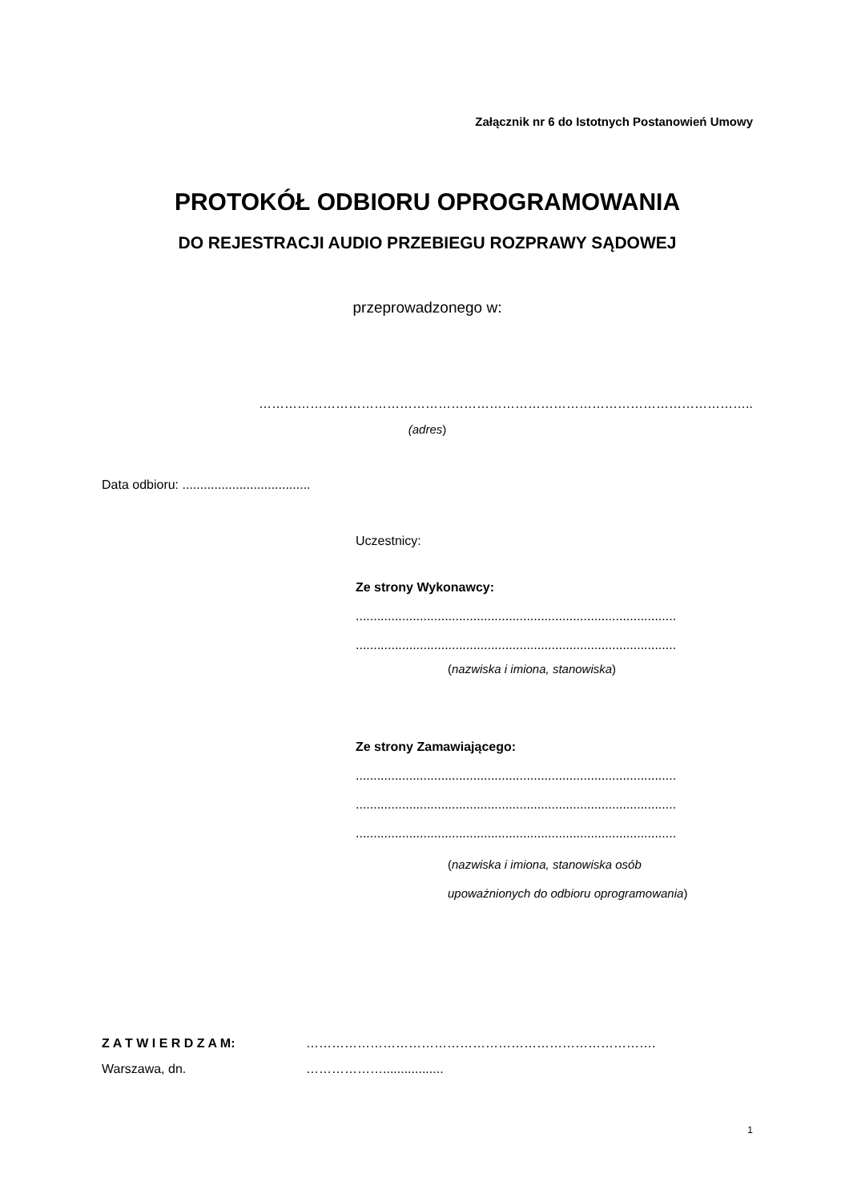Załącznik nr 6 do Istotnych Postanowień Umowy
PROTOKÓŁ ODBIORU OPROGRAMOWANIA
DO REJESTRACJI AUDIO PRZEBIEGU ROZPRAWY SĄDOWEJ
przeprowadzonego w:
……………………………………………………………………………………………………..
(adres)
Data odbioru: ....................................
Uczestnicy:
Ze strony Wykonawcy:
..........................................................................................
..........................................................................................
(nazwiska i imiona, stanowiska)
Ze strony Zamawiającego:
..........................................................................................
..........................................................................................
..........................................................................................
(nazwiska i imiona, stanowiska osób
upoważnionych do odbioru oprogramowania)
Z A T W I E R D Z A M: ……………………………………………………………………….
Warszawa, dn. ……………….................
1